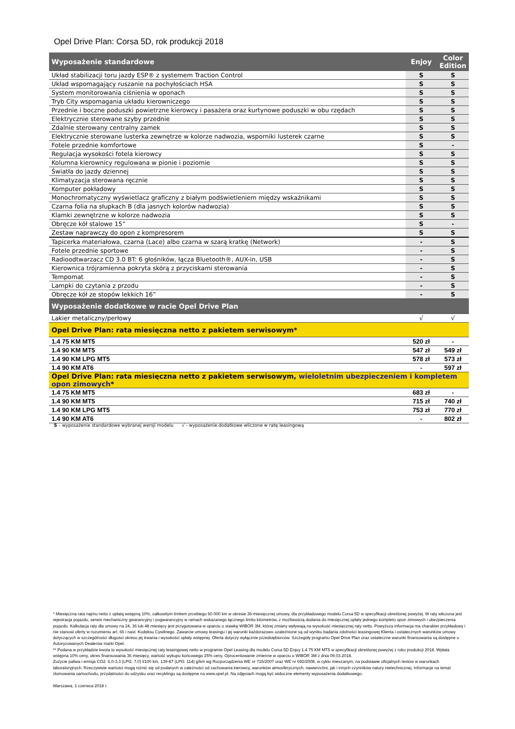Opel Drive Plan: Corsa 5D, rok produkcji 2018
| Wyposażenie standardowe | Enjoy | Color Edition |
| --- | --- | --- |
| Układ stabilizacji toru jazdy ESP® z systemem Traction Control | S | S |
| Układ wspomagający ruszanie na pochyłościach HSA | S | S |
| System monitorowania ciśnienia w oponach | S | S |
| Tryb City wspomagania układu kierowniczego | S | S |
| Przednie i boczne poduszki powietrzne kierowcy i pasażera oraz kurtynowe poduszki w obu rzędach | S | S |
| Elektrycznie sterowane szyby przednie | S | S |
| Zdalnie sterowany centralny zamek | S | S |
| Elektrycznie sterowane lusterka zewnętrze w kolorze nadwozia, wsporniki lusterek czarne | S | S |
| Fotele przednie komfortowe | S | - |
| Regulacja wysokości fotela kierowcy | S | S |
| Kolumna kierownicy regulowana w pionie i poziomie | S | S |
| Światła do jazdy dziennej | S | S |
| Klimatyzacja sterowana ręcznie | S | S |
| Komputer pokładowy | S | S |
| Monochromatyczny wyświetlacz graficzny z białym podświetleniem między wskaźnikami | S | S |
| Czarna folia na słupkach B (dla jasnych kolorów nadwozia) | S | S |
| Klamki zewnętrzne w kolorze nadwozia | S | S |
| Obręcze kół stalowe 15” | S | - |
| Zestaw naprawczy do opon z kompresorem | S | S |
| Tapicerka materiałowa, czarna (Lace) albo czarna w szarą kratkę (Network) | - | S |
| Fotele przednie sportowe | - | S |
| Radioodtwarzacz CD 3.0 BT: 6 głośników, łącza Bluetooth®, AUX-in, USB | - | S |
| Kierownica trójramienna pokryta skórą z przyciskami sterowania | - | S |
| Tempomat | - | S |
| Lampki do czytania z przodu | - | S |
| Obręcze kół ze stopów lekkich 16” | - | S |
| Wyposażenie dodatkowe w racie Opel Drive Plan | | |
| Lakier metaliczny/perłowy | √ | √ |
| Opel Drive Plan: rata miesięczna netto z pakietem serwisowym* | | |
| 1.4 75 KM MT5 | 520 zł | - |
| 1.4 90 KM MT5 | 547 zł | 549 zł |
| 1.4 90 KM LPG MT5 | 578 zł | 573 zł |
| 1.4 90 KM AT6 | - | 597 zł |
| Opel Drive Plan: rata miesięczna netto z pakietem serwisowym, wieloletnim ubezpieczeniem i kompletem opon zimowych * | | |
| 1.4 75 KM MT5 | 683 zł | - |
| 1.4 90 KM MT5 | 715 zł | 740 zł |
| 1.4 90 KM LPG MT5 | 753 zł | 770 zł |
| 1.4 90 KM AT6 | - | 802 zł |
S – wyposażenie standardowe wybranej wersji modelu √ - wyposażenie dodatkowe wliczone w ratę leasingową
* Miesięczna rata najmu netto z opłatą wstępną 10%, całkowitym limitem przebiegu 60 000 km w okresie 36-miesięcznej umowy, dla przykładowego modelu Corsa 5D w specyfikacji określonej powyżej. W raty wliczona jest rejestracja pojazdu, serwis mechaniczny gwarancyjny i pogwarancyjny w ramach wskazanego łącznego limitu kilometrów, z możliwością dodania do miesięcznej opłaty jednego kompletu opon zimowych i ubezpieczenia pojazdu. Kalkulacja raty dla umowy na 24, 36 lub 48 miesięcy jest przygotowana w oparciu o stawkę WIBOR 3M, której zmiany wpływają na wysokość miesięcznej raty netto. Powyższa informacja ma charakter przykładowy i nie stanowi oferty w rozumieniu art. 66 i nast. Kodeksu Cywilnego. Zawarcie umowy leasingu i jej warunki każdorazowo uzależnione są od wyniku badania zdolności leasingowej Klienta i ostatecznych warunków umowy dotyczących w szczególności długości okresu jej trwania i wysokości opłaty wstępnej. Oferta dotyczy wyłącznie przedsiębiorców. Szczegóły programu Opel Drive Plan oraz ostateczne warunki finansowania są dostępne u Autoryzowanych Dealerów marki Opel.
** Podana w przykładzie kwota to wysokość miesięcznej raty leasingowej netto w programie Opel Leasing dla modelu Corsa 5D Enjoy 1.4 75 KM MT5 w specyfikacji określonej powyżej z roku produkcji 2018. Wpłata wstępna 10% ceny, okres finansowania 36 miesięcy, wartość wykupu końcowego 25% ceny. Oprocentowanie zmienne w oparciu o WIBOR 3M z dnia 09.03.2018.
Zużycie paliwa i emisja CO2: 6,0-3,3 (LPG: 7,0) l/100 km, 139-87 (LPG: 114) g/km wg Rozporządzenia WE nr 715/2007 oraz WE nr 692/2008, w cyklu mieszanym, na podstawie oficjalnych testów w warunkach laboratoryjnych. Rzeczywiste wartości mogą różnić się od podanych w zależności od zachowania kierowcy, warunków atmosferycznych, nawierzchni, jak i innych czynników natury nietechnicznej. Informacje na temat złomowania samochodu, przydatności do odzysku oraz recyklingu są dostępne na www.opel.pl. Na zdjęciach mogą być widoczne elementy wyposażenia dodatkowego.
Warszawa, 1 czerwca 2018 r.